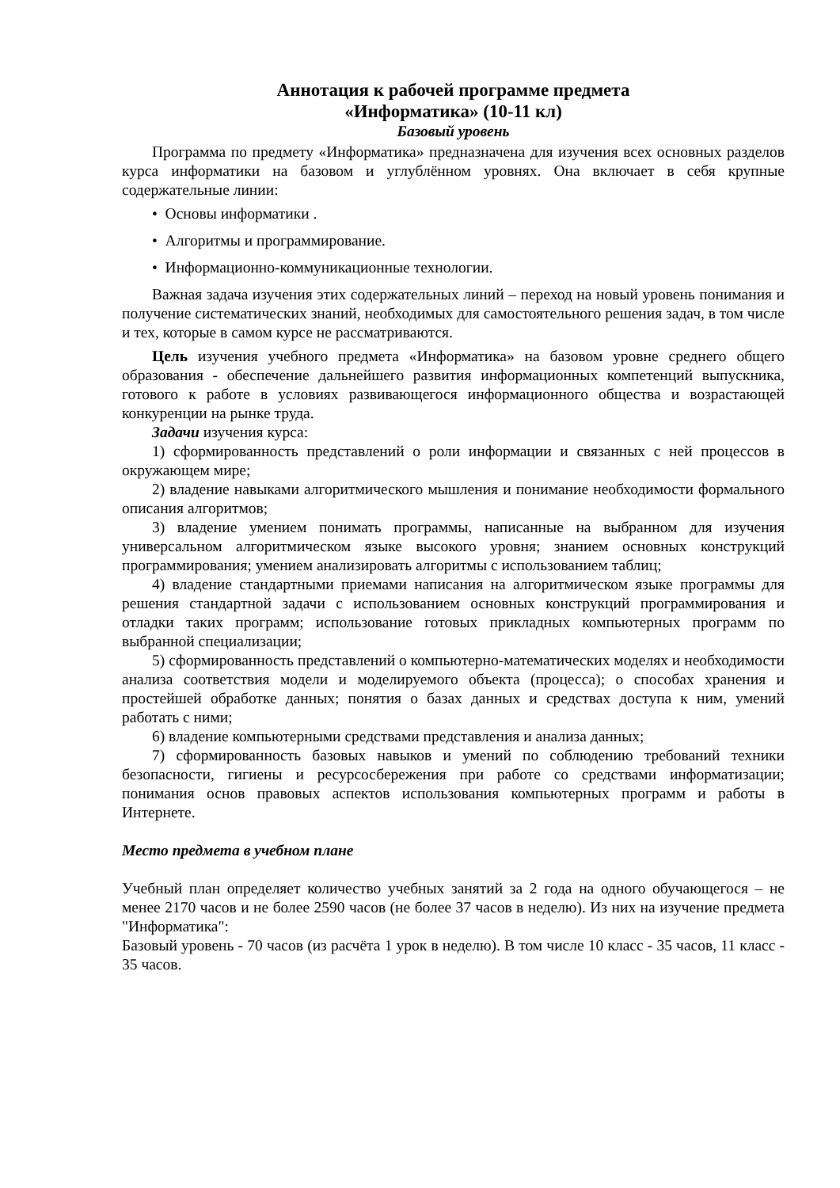Аннотация к рабочей программе предмета
«Информатика» (10-11 кл)
Базовый уровень
Программа по предмету «Информатика» предназначена для изучения всех основных разделов курса информатики на базовом и углублённом уровнях. Она включает в себя крупные содержательные линии:
• Основы информатики .
• Алгоритмы и программирование.
• Информационно-коммуникационные технологии.
Важная задача изучения этих содержательных линий – переход на новый уровень понимания и получение систематических знаний, необходимых для самостоятельного решения задач, в том числе и тех, которые в самом курсе не рассматриваются.
Цель изучения учебного предмета «Информатика» на базовом уровне среднего общего образования - обеспечение дальнейшего развития информационных компетенций выпускника, готового к работе в условиях развивающегося информационного общества и возрастающей конкуренции на рынке труда.
Задачи изучения курса:
1) сформированность представлений о роли информации и связанных с ней процессов в окружающем мире;
2) владение навыками алгоритмического мышления и понимание необходимости формального описания алгоритмов;
3) владение умением понимать программы, написанные на выбранном для изучения универсальном алгоритмическом языке высокого уровня; знанием основных конструкций программирования; умением анализировать алгоритмы с использованием таблиц;
4) владение стандартными приемами написания на алгоритмическом языке программы для решения стандартной задачи с использованием основных конструкций программирования и отладки таких программ; использование готовых прикладных компьютерных программ по выбранной специализации;
5) сформированность представлений о компьютерно-математических моделях и необходимости анализа соответствия модели и моделируемого объекта (процесса); о способах хранения и простейшей обработке данных; понятия о базах данных и средствах доступа к ним, умений работать с ними;
6) владение компьютерными средствами представления и анализа данных;
7) сформированность базовых навыков и умений по соблюдению требований техники безопасности, гигиены и ресурсосбережения при работе со средствами информатизации; понимания основ правовых аспектов использования компьютерных программ и работы в Интернете.
Место предмета в учебном плане
Учебный план определяет количество учебных занятий за 2 года на одного обучающегося – не менее 2170 часов и не более 2590 часов (не более 37 часов в неделю). Из них на изучение предмета "Информатика":
Базовый уровень - 70 часов (из расчёта 1 урок в неделю). В том числе 10 класс - 35 часов, 11 класс - 35 часов.